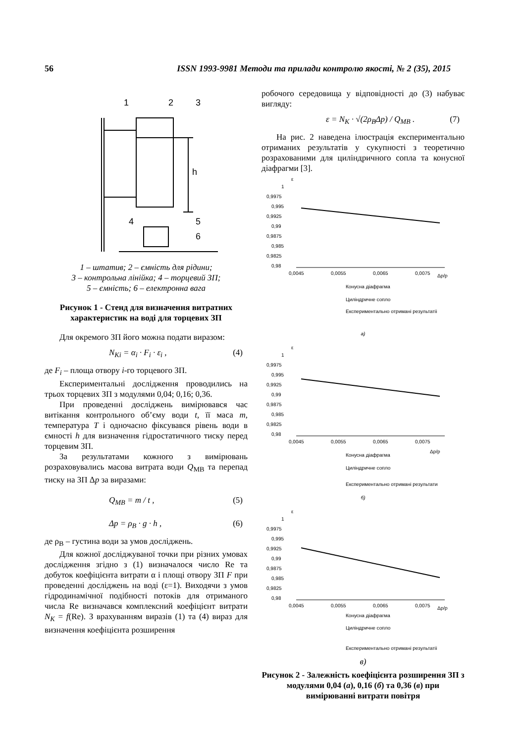56 ISSN 1993-9981 Методи та прилади контролю якості, № 2 (35), 2015
1
2
3
h
4
5
6
1 – штатив; 2 – ємність для рідини;
3 – контрольна лінійка; 4 – торцевий ЗП;
5 – ємність; 6 – електронна вага
Рисунок 1 - Стенд для визначення витратних характеристик на воді для торцевих ЗП
Для окремого ЗП його можна подати виразом:
N<sub>Ki</sub> = α<sub>i</sub> · F<sub>i</sub> · ε<sub>i</sub> , (4)
де F<sub>i</sub> – площа отвору i-го торцевого ЗП.
Експериментальні дослідження проводились на трьох торцевих ЗП з модулями 0,04; 0,16; 0,36.
При проведенні досліджень вимірювався час витікання контрольного об’єму води t, її маса m, температура T і одночасно фіксувався рівень води в ємності h для визначення гідростатичного тиску перед торцевим ЗП.
За результатами кожного з вимірювань розраховувались масова витрата води Q<sub>МВ</sub> та перепад тиску на ЗП Δp за виразами:
Q<sub>MB</sub> = m / t , (5)
Δp = ρ<sub>B</sub> · g · h , (6)
де ρ<sub>В</sub> – густина води за умов досліджень.
Для кожної досліджуваної точки при різних умовах дослідження згідно з (1) визначалося число Re та добуток коефіцієнта витрати α і площі отвору ЗП F при проведенні досліджень на воді (ε=1). Виходячи з умов гідродинамічної подібності потоків для отриманого числа Re визначався комплексний коефіцієнт витрати N<sub>K</sub> = f(Re). З врахуванням виразів (1) та (4) вираз для визначення коефіцієнта розширення
робочого середовища у відповідності до (3) набуває вигляду:
ε = N<sub>K</sub> · √(2ρ<sub>B</sub>Δp) / Q<sub>MB</sub> . (7)
На рис. 2 наведена ілюстрація експериментально отриманих результатів у сукупності з теоретично розрахованими для циліндричного сопла та конусної діафрагми [3].
ε
1
0,9975
0,995
0,9925
0,99
0,9875
0,985
0,9825
0,98
0,0045
0,0055
0,0065
0,0075
Δp/p
Конусна діафрагма
Циліндричне сопло
Експериментально отримані результатіі
а)
ε
1
0,9975
0,995
0,9925
0,99
0,9875
0,985
0,9825
0,98
0,0045
0,0055
0,0065
0,0075
Δp/p
Конусна діафрагма
Циліндричне сопло
Експериментально отримані результати
б)
ε
1
0,9975
0,995
0,9925
0,99
0,9875
0,985
0,9825
0,98
0,0045
0,0055
0,0065
0,0075
Δp/p
Конусна діафрагма
Циліндричне сопло
Експериментально отримані результатіі
в)
Рисунок 2 - Залежність коефіцієнта розширення ЗП з модулями 0,04 (а), 0,16 (б) та 0,36 (в) при вимірюванні витрати повітря